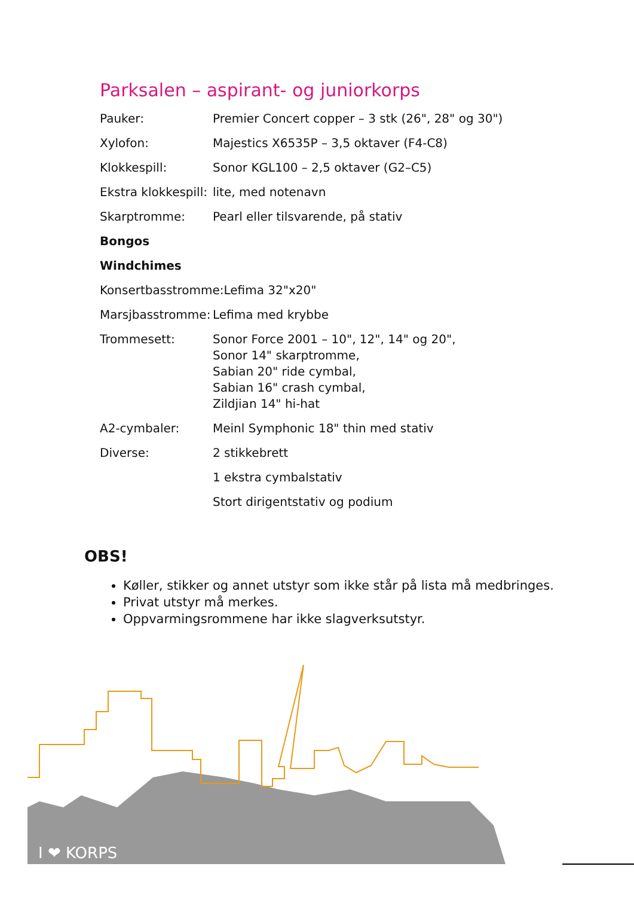Parksalen – aspirant- og juniorkorps
| Pauker: | Premier Concert copper – 3 stk (26", 28" og 30") |
| Xylofon: | Majestics X6535P – 3,5 oktaver (F4-C8) |
| Klokkespill: | Sonor KGL100 – 2,5 oktaver (G2–C5) |
| Ekstra klokkespill: | lite, med notenavn |
| Skarptromme: | Pearl eller tilsvarende, på stativ |
| Bongos | |
| Windchimes | |
| Konsertbasstromme:Lefima 32"x20" | |
| Marsjbasstromme: | Lefima med krybbe |
| Trommesett: | Sonor Force 2001 – 10", 12", 14" og 20", Sonor 14" skarptromme, Sabian 20" ride cymbal, Sabian 16" crash cymbal, Zildjian 14" hi-hat |
| A2-cymbaler: | Meinl Symphonic 18" thin med stativ |
| Diverse: | 2 stikkebrett |
| | 1 ekstra cymbalstativ |
| | Stort dirigentstativ og podium |
OBS!
Køller, stikker og annet utstyr som ikke står på lista må medbringes.
Privat utstyr må merkes.
Oppvarmingsrommene har ikke slagverksutstyr.
I ❤ KORPS